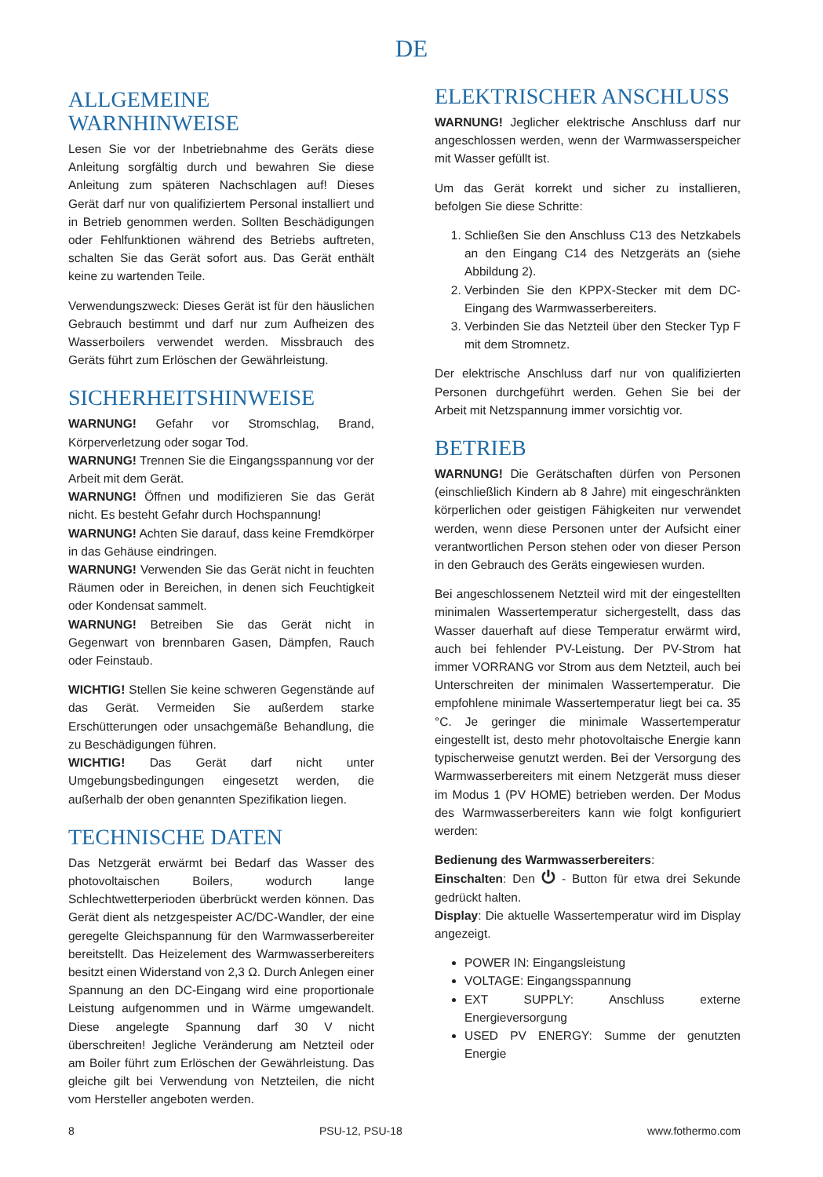DE
ALLGEMEINE WARNHINWEISE
Lesen Sie vor der Inbetriebnahme des Geräts diese Anleitung sorgfältig durch und bewahren Sie diese Anleitung zum späteren Nachschlagen auf! Dieses Gerät darf nur von qualifiziertem Personal installiert und in Betrieb genommen werden. Sollten Beschädigungen oder Fehlfunktionen während des Betriebs auftreten, schalten Sie das Gerät sofort aus. Das Gerät enthält keine zu wartenden Teile.
Verwendungszweck: Dieses Gerät ist für den häuslichen Gebrauch bestimmt und darf nur zum Aufheizen des Wasserboilers verwendet werden. Missbrauch des Geräts führt zum Erlöschen der Gewährleistung.
SICHERHEITSHINWEISE
WARNUNG! Gefahr vor Stromschlag, Brand, Körperverletzung oder sogar Tod.
WARNUNG! Trennen Sie die Eingangsspannung vor der Arbeit mit dem Gerät.
WARNUNG! Öffnen und modifizieren Sie das Gerät nicht. Es besteht Gefahr durch Hochspannung!
WARNUNG! Achten Sie darauf, dass keine Fremdkörper in das Gehäuse eindringen.
WARNUNG! Verwenden Sie das Gerät nicht in feuchten Räumen oder in Bereichen, in denen sich Feuchtigkeit oder Kondensat sammelt.
WARNUNG! Betreiben Sie das Gerät nicht in Gegenwart von brennbaren Gasen, Dämpfen, Rauch oder Feinstaub.
WICHTIG! Stellen Sie keine schweren Gegenstände auf das Gerät. Vermeiden Sie außerdem starke Erschütterungen oder unsachgemäße Behandlung, die zu Beschädigungen führen.
WICHTIG! Das Gerät darf nicht unter Umgebungsbedingungen eingesetzt werden, die außerhalb der oben genannten Spezifikation liegen.
TECHNISCHE DATEN
Das Netzgerät erwärmt bei Bedarf das Wasser des photovoltaischen Boilers, wodurch lange Schlechtwetterperioden überbrückt werden können. Das Gerät dient als netzgespeister AC/DC-Wandler, der eine geregelte Gleichspannung für den Warmwasserbereiter bereitstellt. Das Heizelement des Warmwasserbereiters besitzt einen Widerstand von 2,3 Ω. Durch Anlegen einer Spannung an den DC-Eingang wird eine proportionale Leistung aufgenommen und in Wärme umgewandelt. Diese angelegte Spannung darf 30 V nicht überschreiten! Jegliche Veränderung am Netzteil oder am Boiler führt zum Erlöschen der Gewährleistung. Das gleiche gilt bei Verwendung von Netzteilen, die nicht vom Hersteller angeboten werden.
ELEKTRISCHER ANSCHLUSS
WARNUNG! Jeglicher elektrische Anschluss darf nur angeschlossen werden, wenn der Warmwasserspeicher mit Wasser gefüllt ist.
Um das Gerät korrekt und sicher zu installieren, befolgen Sie diese Schritte:
1. Schließen Sie den Anschluss C13 des Netzkabels an den Eingang C14 des Netzgeräts an (siehe Abbildung 2).
2. Verbinden Sie den KPPX-Stecker mit dem DC-Eingang des Warmwasserbereiters.
3. Verbinden Sie das Netzteil über den Stecker Typ F mit dem Stromnetz.
Der elektrische Anschluss darf nur von qualifizierten Personen durchgeführt werden. Gehen Sie bei der Arbeit mit Netzspannung immer vorsichtig vor.
BETRIEB
WARNUNG! Die Gerätschaften dürfen von Personen (einschließlich Kindern ab 8 Jahre) mit eingeschränkten körperlichen oder geistigen Fähigkeiten nur verwendet werden, wenn diese Personen unter der Aufsicht einer verantwortlichen Person stehen oder von dieser Person in den Gebrauch des Geräts eingewiesen wurden.
Bei angeschlossenem Netzteil wird mit der eingestellten minimalen Wassertemperatur sichergestellt, dass das Wasser dauerhaft auf diese Temperatur erwärmt wird, auch bei fehlender PV-Leistung. Der PV-Strom hat immer VORRANG vor Strom aus dem Netzteil, auch bei Unterschreiten der minimalen Wassertemperatur. Die empfohlene minimale Wassertemperatur liegt bei ca. 35 °C. Je geringer die minimale Wassertemperatur eingestellt ist, desto mehr photovoltaische Energie kann typischerweise genutzt werden. Bei der Versorgung des Warmwasserbereiters mit einem Netzgerät muss dieser im Modus 1 (PV HOME) betrieben werden. Der Modus des Warmwasserbereiters kann wie folgt konfiguriert werden:
Bedienung des Warmwasserbereiters:
Einschalten: Den ⏻ - Button für etwa drei Sekunde gedrückt halten.
Display: Die aktuelle Wassertemperatur wird im Display angezeigt.
POWER IN: Eingangsleistung
VOLTAGE: Eingangsspannung
EXT SUPPLY: Anschluss externe Energieversorgung
USED PV ENERGY: Summe der genutzten Energie
8 PSU-12, PSU-18 www.fothermo.com